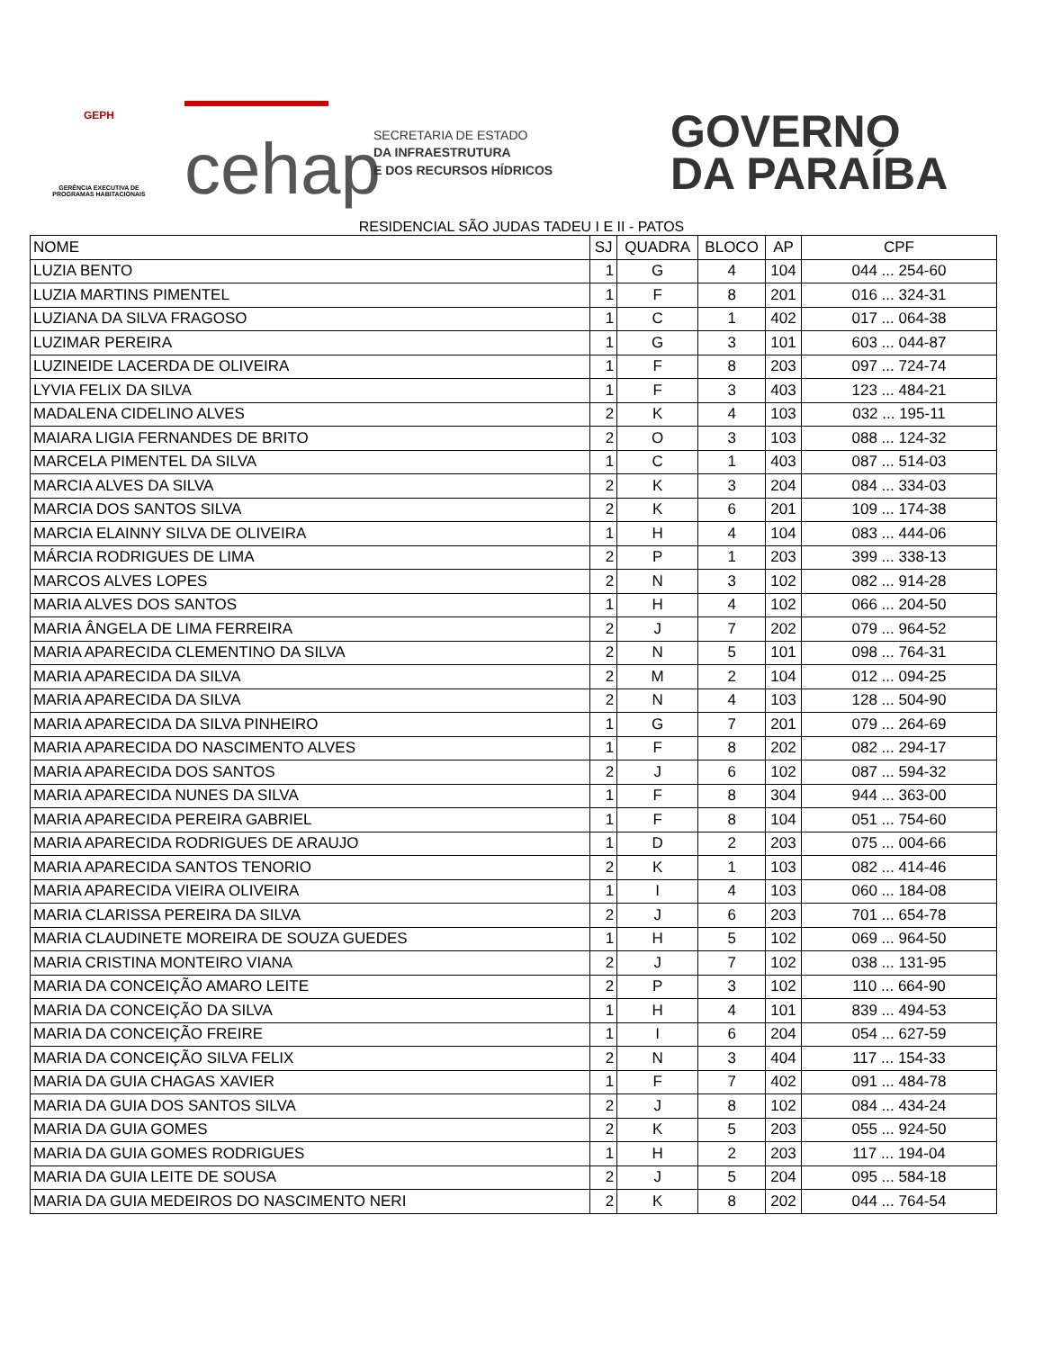GEPH
GERÊNCIA EXECUTIVA DE PROGRAMAS HABITACIONAIS
cehap
SECRETARIA DE ESTADO
DA INFRAESTRUTURA
E DOS RECURSOS HÍDRICOS
GOVERNO
DA PARAÍBA
RESIDENCIAL SÃO JUDAS TADEU I E II - PATOS
| NOME | SJ | QUADRA | BLOCO | AP | CPF |
| --- | --- | --- | --- | --- | --- |
| LUZIA BENTO | 1 | G | 4 | 104 | 044 ... 254-60 |
| LUZIA MARTINS PIMENTEL | 1 | F | 8 | 201 | 016 ... 324-31 |
| LUZIANA DA SILVA FRAGOSO | 1 | C | 1 | 402 | 017 ... 064-38 |
| LUZIMAR PEREIRA | 1 | G | 3 | 101 | 603 ... 044-87 |
| LUZINEIDE LACERDA DE OLIVEIRA | 1 | F | 8 | 203 | 097 ... 724-74 |
| LYVIA FELIX DA SILVA | 1 | F | 3 | 403 | 123 ... 484-21 |
| MADALENA CIDELINO ALVES | 2 | K | 4 | 103 | 032 ... 195-11 |
| MAIARA LIGIA FERNANDES DE BRITO | 2 | O | 3 | 103 | 088 ... 124-32 |
| MARCELA PIMENTEL DA SILVA | 1 | C | 1 | 403 | 087 ... 514-03 |
| MARCIA ALVES DA SILVA | 2 | K | 3 | 204 | 084 ... 334-03 |
| MARCIA DOS SANTOS SILVA | 2 | K | 6 | 201 | 109 ... 174-38 |
| MARCIA ELAINNY SILVA DE OLIVEIRA | 1 | H | 4 | 104 | 083 ... 444-06 |
| MÁRCIA RODRIGUES DE LIMA | 2 | P | 1 | 203 | 399 ... 338-13 |
| MARCOS ALVES LOPES | 2 | N | 3 | 102 | 082 ... 914-28 |
| MARIA ALVES DOS SANTOS | 1 | H | 4 | 102 | 066 ... 204-50 |
| MARIA ÂNGELA DE LIMA FERREIRA | 2 | J | 7 | 202 | 079 ... 964-52 |
| MARIA APARECIDA CLEMENTINO DA SILVA | 2 | N | 5 | 101 | 098 ... 764-31 |
| MARIA APARECIDA DA SILVA | 2 | M | 2 | 104 | 012 ... 094-25 |
| MARIA APARECIDA DA SILVA | 2 | N | 4 | 103 | 128 ... 504-90 |
| MARIA APARECIDA DA SILVA PINHEIRO | 1 | G | 7 | 201 | 079 ... 264-69 |
| MARIA APARECIDA DO NASCIMENTO ALVES | 1 | F | 8 | 202 | 082 ... 294-17 |
| MARIA APARECIDA DOS SANTOS | 2 | J | 6 | 102 | 087 ... 594-32 |
| MARIA APARECIDA NUNES DA SILVA | 1 | F | 8 | 304 | 944 ... 363-00 |
| MARIA APARECIDA PEREIRA GABRIEL | 1 | F | 8 | 104 | 051 ... 754-60 |
| MARIA APARECIDA RODRIGUES DE ARAUJO | 1 | D | 2 | 203 | 075 ... 004-66 |
| MARIA APARECIDA SANTOS TENORIO | 2 | K | 1 | 103 | 082 ... 414-46 |
| MARIA APARECIDA VIEIRA OLIVEIRA | 1 | I | 4 | 103 | 060 ... 184-08 |
| MARIA CLARISSA PEREIRA DA SILVA | 2 | J | 6 | 203 | 701 ... 654-78 |
| MARIA CLAUDINETE MOREIRA DE SOUZA GUEDES | 1 | H | 5 | 102 | 069 ... 964-50 |
| MARIA CRISTINA MONTEIRO VIANA | 2 | J | 7 | 102 | 038 ... 131-95 |
| MARIA DA CONCEIÇÃO AMARO LEITE | 2 | P | 3 | 102 | 110 ... 664-90 |
| MARIA DA CONCEIÇÃO DA SILVA | 1 | H | 4 | 101 | 839 ... 494-53 |
| MARIA DA CONCEIÇÃO FREIRE | 1 | I | 6 | 204 | 054 ... 627-59 |
| MARIA DA CONCEIÇÃO SILVA FELIX | 2 | N | 3 | 404 | 117 ... 154-33 |
| MARIA DA GUIA CHAGAS XAVIER | 1 | F | 7 | 402 | 091 ... 484-78 |
| MARIA DA GUIA DOS SANTOS SILVA | 2 | J | 8 | 102 | 084 ... 434-24 |
| MARIA DA GUIA GOMES | 2 | K | 5 | 203 | 055 ... 924-50 |
| MARIA DA GUIA GOMES RODRIGUES | 1 | H | 2 | 203 | 117 ... 194-04 |
| MARIA DA GUIA LEITE DE SOUSA | 2 | J | 5 | 204 | 095 ... 584-18 |
| MARIA DA GUIA MEDEIROS DO NASCIMENTO NERI | 2 | K | 8 | 202 | 044 ... 764-54 |